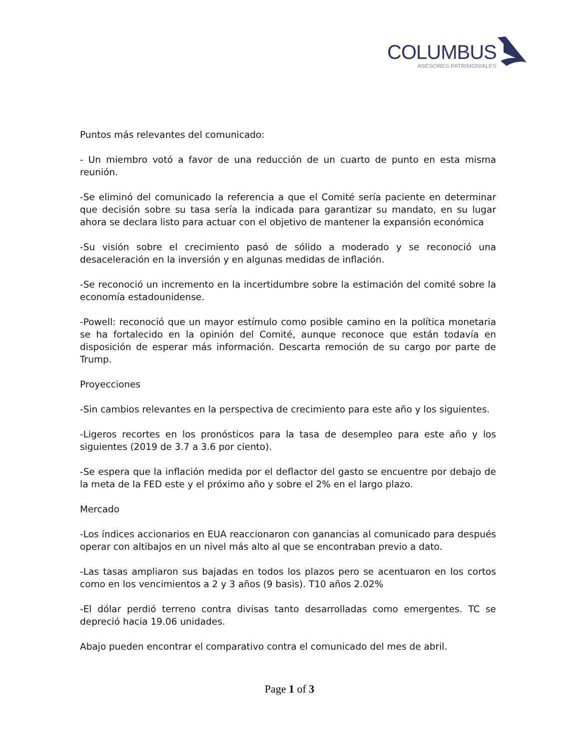COLUMBUS
ASESORES PATRIMONIALES
Puntos más relevantes del comunicado:
- Un miembro votó a favor de una reducción de un cuarto de punto en esta misma reunión.
-Se eliminó del comunicado la referencia a que el Comité sería paciente en determinar que decisión sobre su tasa sería la indicada para garantizar su mandato, en su lugar ahora se declara listo para actuar con el objetivo de mantener la expansión económica
-Su visión sobre el crecimiento pasó de sólido a moderado y se reconoció una desaceleración en la inversión y en algunas medidas de inflación.
-Se reconoció un incremento en la incertidumbre sobre la estimación del comité sobre la economía estadounidense.
-Powell: reconoció que un mayor estímulo como posible camino en la política monetaria se ha fortalecido en la opinión del Comité, aunque reconoce que están todavía en disposición de esperar más información. Descarta remoción de su cargo por parte de Trump.
Proyecciones
-Sin cambios relevantes en la perspectiva de crecimiento para este año y los siguientes.
-Ligeros recortes en los pronósticos para la tasa de desempleo para este año y los siguientes (2019 de 3.7 a 3.6 por ciento).
-Se espera que la inflación medida por el deflactor del gasto se encuentre por debajo de la meta de la FED este y el próximo año y sobre el 2% en el largo plazo.
Mercado
-Los índices accionarios en EUA reaccionaron con ganancias al comunicado para después operar con altibajos en un nivel más alto al que se encontraban previo a dato.
-Las tasas ampliaron sus bajadas en todos los plazos pero se acentuaron en los cortos como en los vencimientos a 2 y 3 años (9 basis). T10 años 2.02%
-El dólar perdió terreno contra divisas tanto desarrolladas como emergentes. TC se depreció hacia 19.06 unidades.
Abajo pueden encontrar el comparativo contra el comunicado del mes de abril.
Page 1 of 3